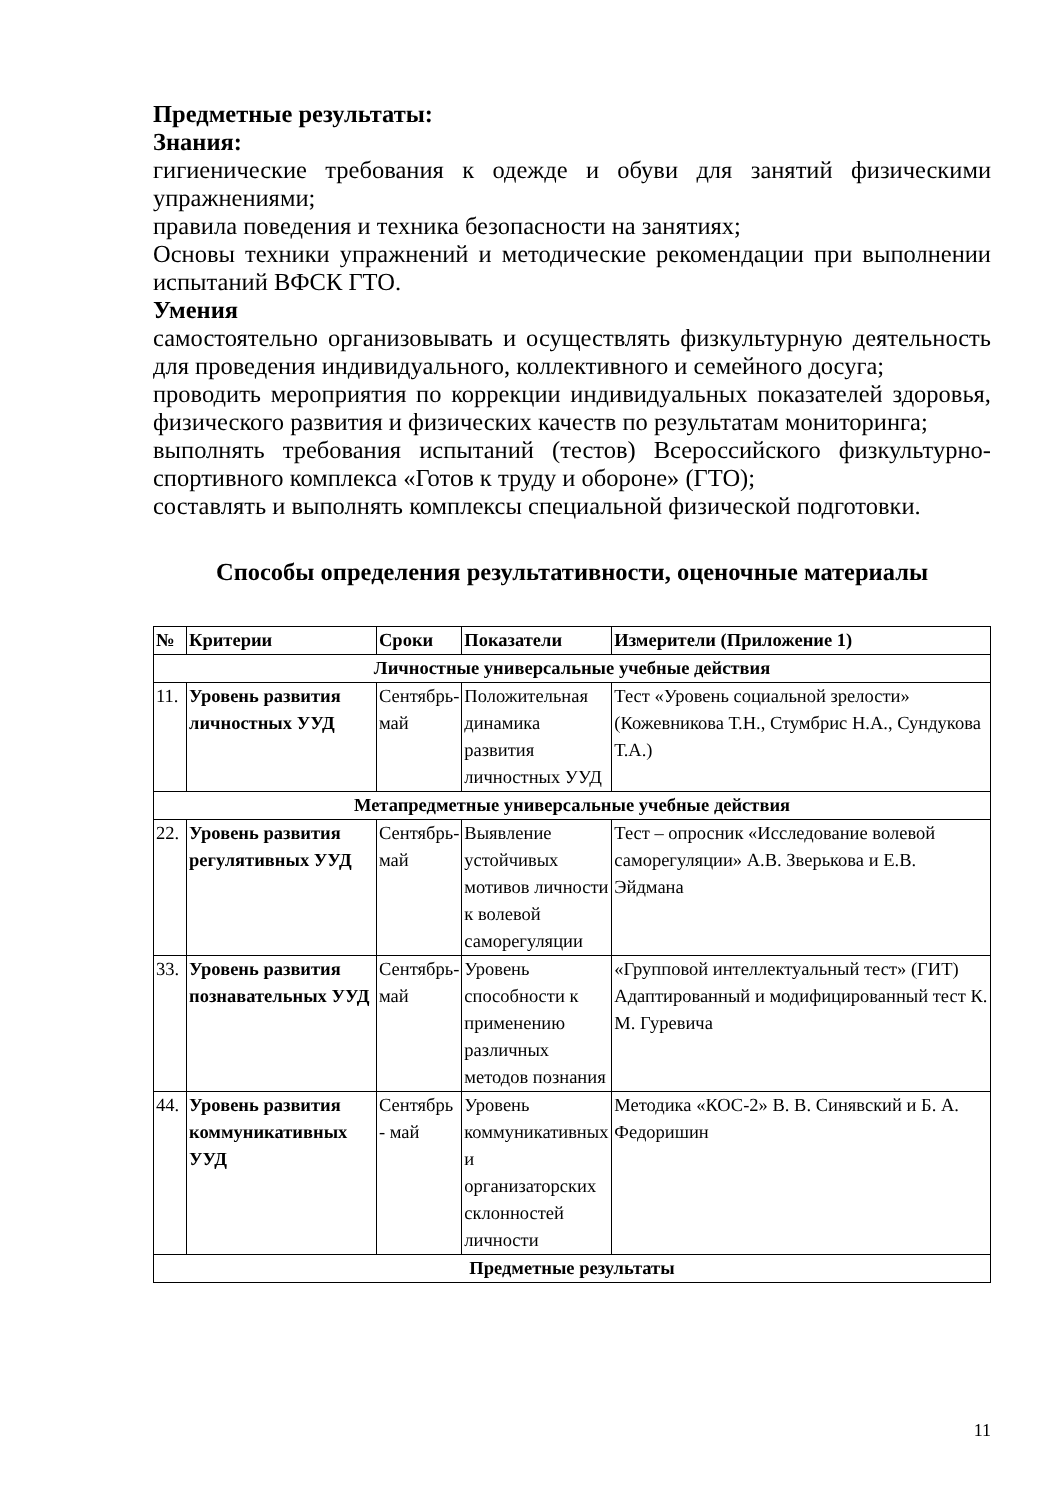Предметные результаты:
Знания:
гигиенические требования к одежде и обуви для занятий физическими упражнениями;
правила поведения и техника безопасности на занятиях;
Основы техники упражнений и методические рекомендации при выполнении испытаний ВФСК ГТО.
Умения
самостоятельно организовывать и осуществлять физкультурную деятельность для проведения индивидуального, коллективного и семейного досуга;
проводить мероприятия по коррекции индивидуальных показателей здоровья, физического развития и физических качеств по результатам мониторинга;
выполнять требования испытаний (тестов) Всероссийского физкультурно-спортивного комплекса «Готов к труду и обороне» (ГТО);
составлять и выполнять комплексы специальной физической подготовки.
Способы определения результативности, оценочные материалы
| № | Критерии | Сроки | Показатели | Измерители (Приложение 1) |
| --- | --- | --- | --- | --- |
| Личностные универсальные учебные действия | | | | |
| 11. | Уровень развития личностных УУД | Сентябрь-май | Положительная динамика развития личностных УУД | Тест «Уровень социальной зрелости» (Кожевникова Т.Н., Стумбрис Н.А., Сундукова Т.А.) |
| Метапредметные универсальные учебные действия | | | | |
| 22. | Уровень развития регулятивных УУД | Сентябрь-май | Выявление устойчивых мотивов личности к волевой саморегуляции | Тест – опросник «Исследование волевой саморегуляции» А.В. Зверькова и Е.В. Эйдмана |
| 33. | Уровень развития познавательных УУД | Сентябрь-май | Уровень способности к применению различных методов познания | «Групповой интеллектуальный тест» (ГИТ) Адаптированный и модифицированный тест К. М. Гуревича |
| 44. | Уровень развития коммуникативных УУД | Сентябрь - май | Уровень коммуникативных и организаторских склонностей личности | Методика «КОС-2» В. В. Синявский и Б. А. Федоришин |
| Предметные результаты | | | | |
11